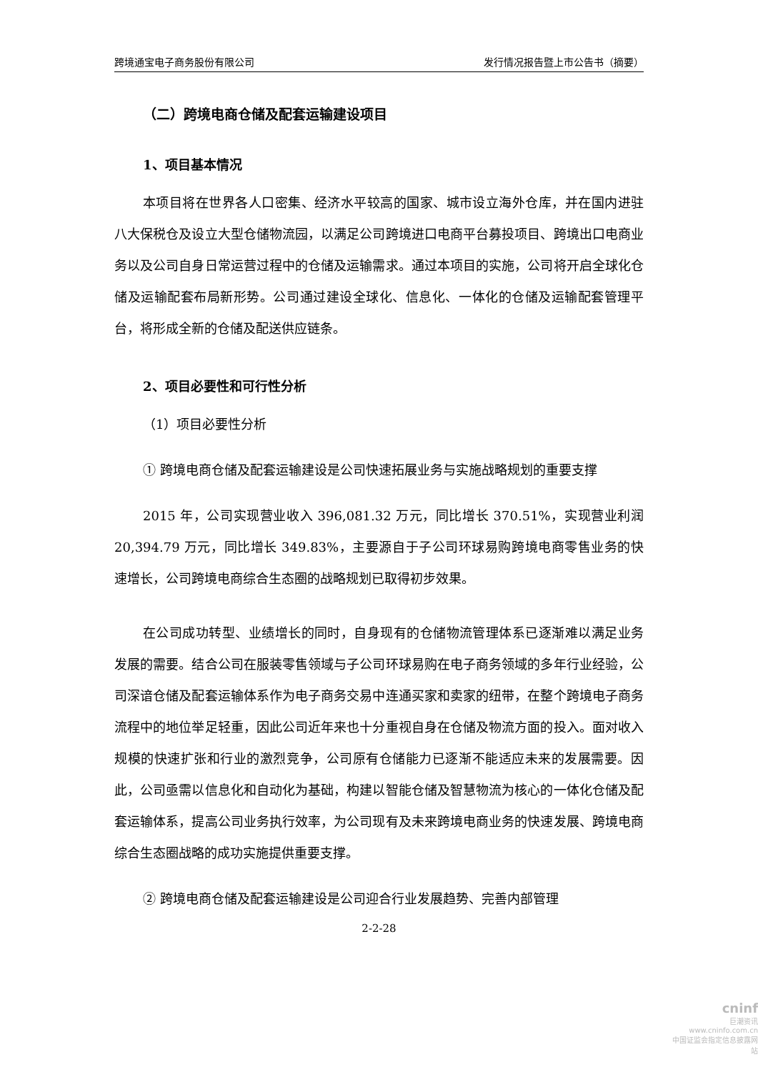跨境通宝电子商务股份有限公司 发行情况报告暨上市公告书（摘要）
（二）跨境电商仓储及配套运输建设项目
1、项目基本情况
本项目将在世界各人口密集、经济水平较高的国家、城市设立海外仓库，并在国内进驻八大保税仓及设立大型仓储物流园，以满足公司跨境进口电商平台募投项目、跨境出口电商业务以及公司自身日常运营过程中的仓储及运输需求。通过本项目的实施，公司将开启全球化仓储及运输配套布局新形势。公司通过建设全球化、信息化、一体化的仓储及运输配套管理平台，将形成全新的仓储及配送供应链条。
2、项目必要性和可行性分析
（1）项目必要性分析
① 跨境电商仓储及配套运输建设是公司快速拓展业务与实施战略规划的重要支撑
2015 年，公司实现营业收入 396,081.32 万元，同比增长 370.51%，实现营业利润 20,394.79 万元，同比增长 349.83%，主要源自于子公司环球易购跨境电商零售业务的快速增长，公司跨境电商综合生态圈的战略规划已取得初步效果。
在公司成功转型、业绩增长的同时，自身现有的仓储物流管理体系已逐渐难以满足业务发展的需要。结合公司在服装零售领域与子公司环球易购在电子商务领域的多年行业经验，公司深谙仓储及配套运输体系作为电子商务交易中连通买家和卖家的纽带，在整个跨境电子商务流程中的地位举足轻重，因此公司近年来也十分重视自身在仓储及物流方面的投入。面对收入规模的快速扩张和行业的激烈竞争，公司原有仓储能力已逐渐不能适应未来的发展需要。因此，公司亟需以信息化和自动化为基础，构建以智能仓储及智慧物流为核心的一体化仓储及配套运输体系，提高公司业务执行效率，为公司现有及未来跨境电商业务的快速发展、跨境电商综合生态圈战略的成功实施提供重要支撑。
② 跨境电商仓储及配套运输建设是公司迎合行业发展趋势、完善内部管理
2-2-28
cninf
巨潮资讯
www.cninfo.com.cn
中国证监会指定信息披露网站